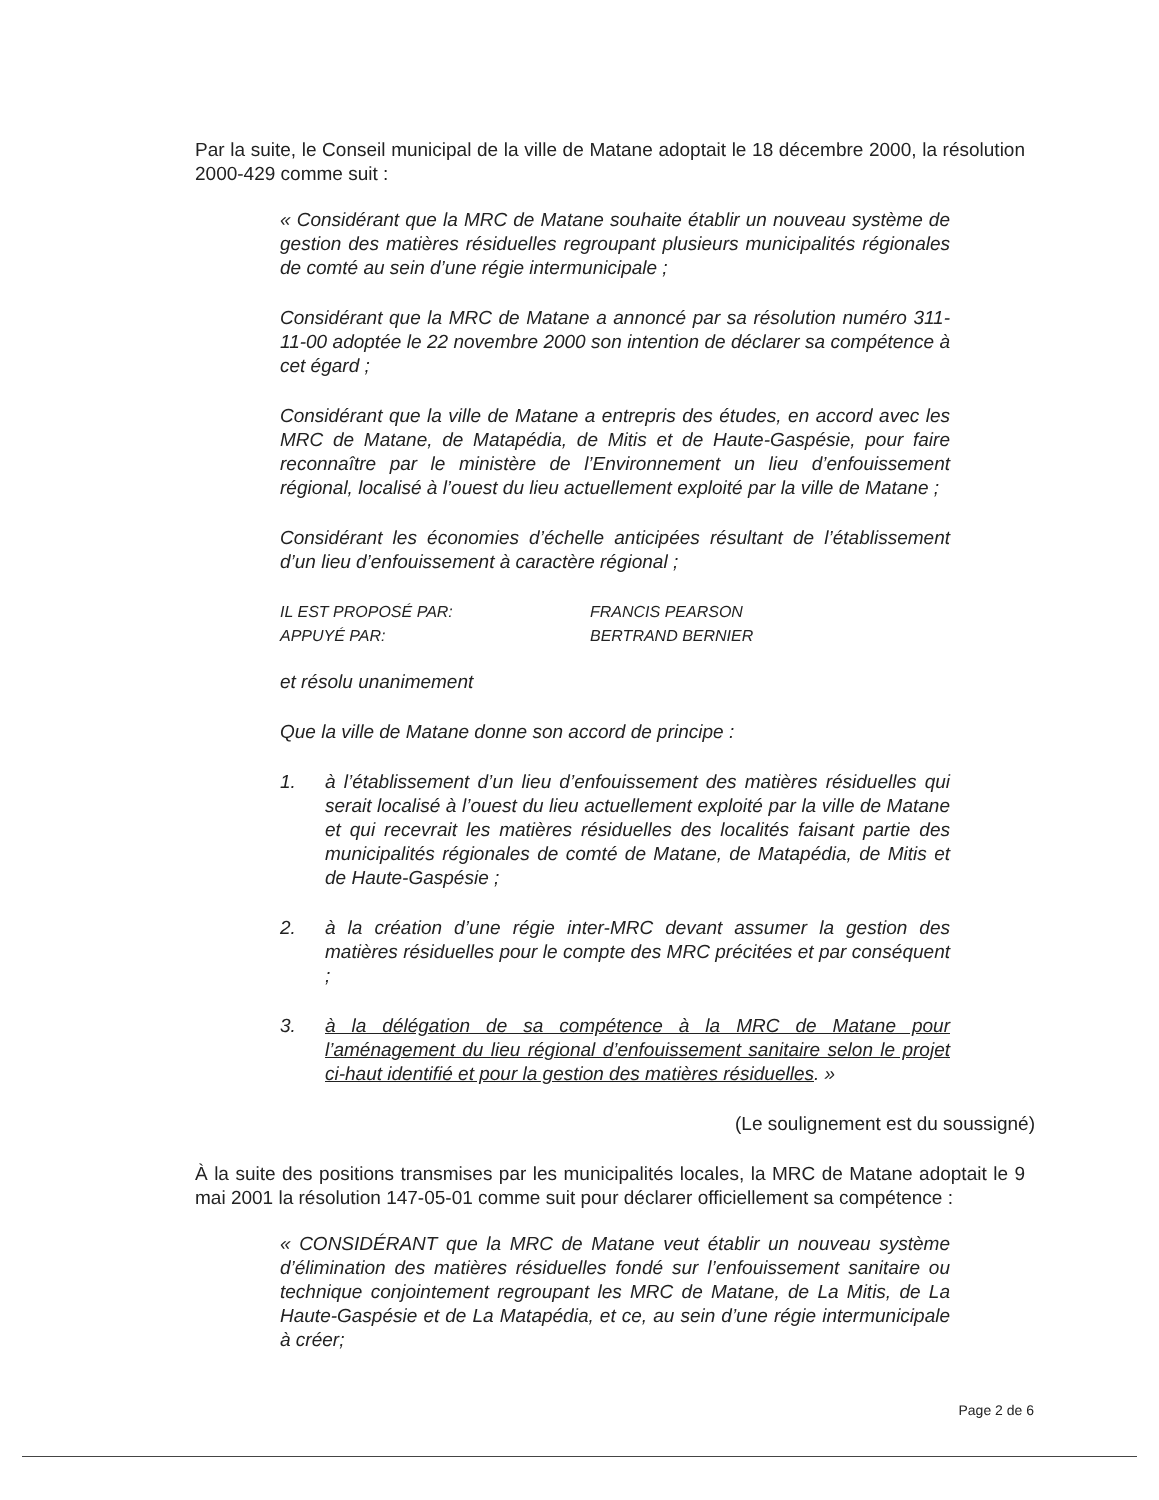Par la suite, le Conseil municipal de la ville de Matane adoptait le 18 décembre 2000, la résolution 2000-429 comme suit :
« Considérant que la MRC de Matane souhaite établir un nouveau système de gestion des matières résiduelles regroupant plusieurs municipalités régionales de comté au sein d’une régie intermunicipale ;
Considérant que la MRC de Matane a annoncé par sa résolution numéro 311-11-00 adoptée le 22 novembre 2000 son intention de déclarer sa compétence à cet égard ;
Considérant que la ville de Matane a entrepris des études, en accord avec les MRC de Matane, de Matapédia, de Mitis et de Haute-Gaspésie, pour faire reconnaître par le ministère de l’Environnement un lieu d’enfouissement régional, localisé à l’ouest du lieu actuellement exploité par la ville de Matane ;
Considérant les économies d’échelle anticipées résultant de l’établissement d’un lieu d’enfouissement à caractère régional ;
IL EST PROPOSÉ PAR:
APPUYÉ PAR:
FRANCIS PEARSON
BERTRAND BERNIER
et résolu unanimement
Que la ville de Matane donne son accord de principe :
1. à l’établissement d’un lieu d’enfouissement des matières résiduelles qui serait localisé à l’ouest du lieu actuellement exploité par la ville de Matane et qui recevrait les matières résiduelles des localités faisant partie des municipalités régionales de comté de Matane, de Matapédia, de Mitis et de Haute-Gaspésie ;
2. à la création d’une régie inter-MRC devant assumer la gestion des matières résiduelles pour le compte des MRC précitées et par conséquent ;
3. à la délégation de sa compétence à la MRC de Matane pour l’aménagement du lieu régional d’enfouissement sanitaire selon le projet ci-haut identifié et pour la gestion des matières résiduelles. »
(Le soulignement est du soussigné)
À la suite des positions transmises par les municipalités locales, la MRC de Matane adoptait le 9 mai 2001 la résolution 147-05-01 comme suit pour déclarer officiellement sa compétence :
« CONSIDÉRANT que la MRC de Matane veut établir un nouveau système d’élimination des matières résiduelles fondé sur l’enfouissement sanitaire ou technique conjointement regroupant les MRC de Matane, de La Mitis, de La Haute-Gaspésie et de La Matapédia, et ce, au sein d’une régie intermunicipale à créer;
Page 2 de 6